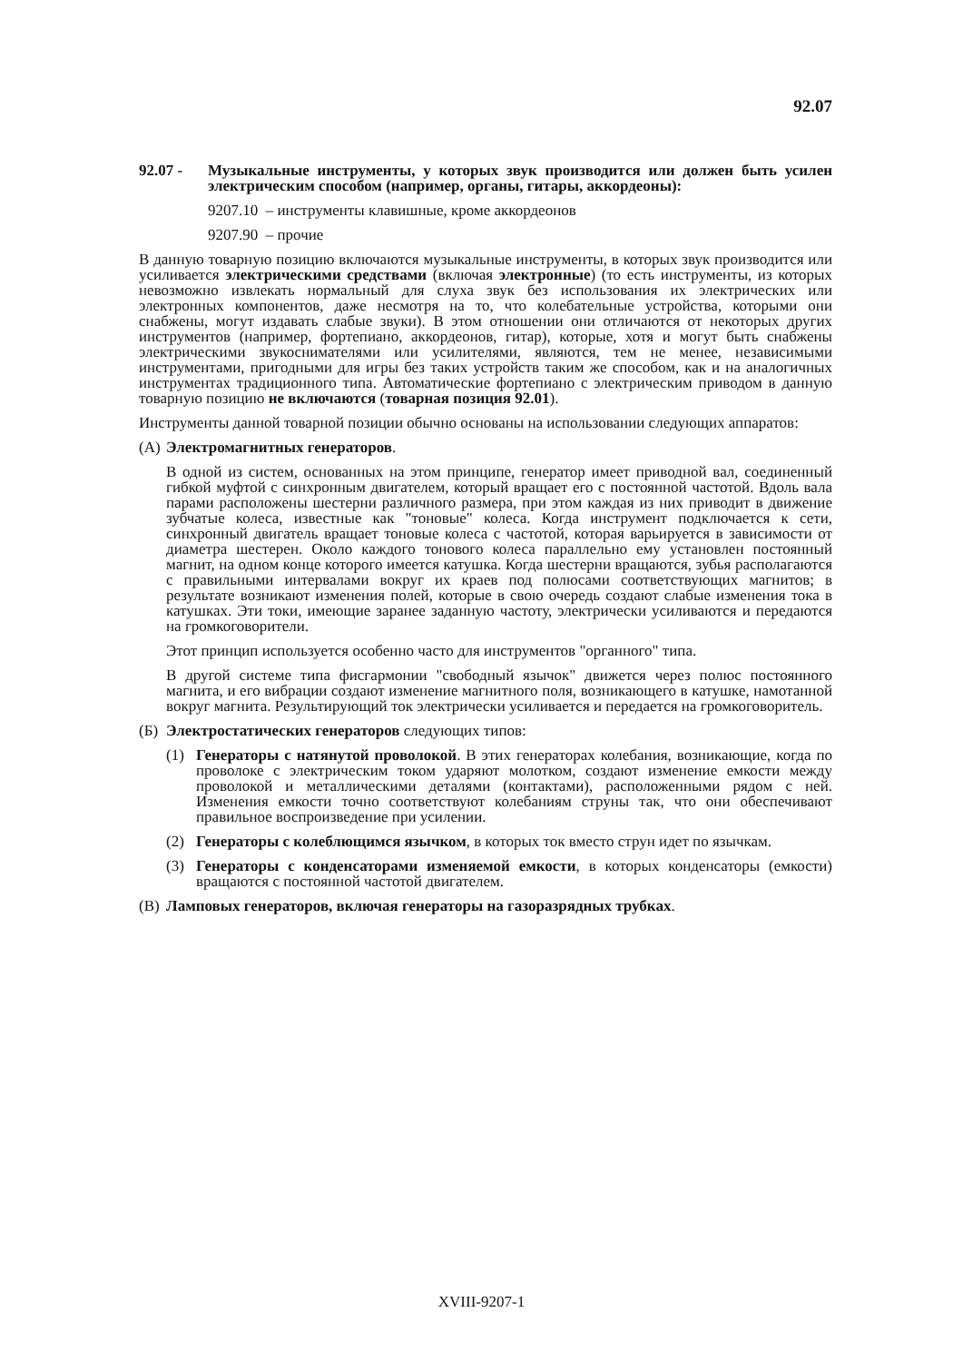92.07
92.07 - Музыкальные инструменты, у которых звук производится или должен быть усилен электрическим способом (например, органы, гитары, аккордеоны):
9207.10 – инструменты клавишные, кроме аккордеонов
9207.90 – прочие
В данную товарную позицию включаются музыкальные инструменты, в которых звук производится или усиливается электрическими средствами (включая электронные) (то есть инструменты, из которых невозможно извлекать нормальный для слуха звук без использования их электрических или электронных компонентов, даже несмотря на то, что колебательные устройства, которыми они снабжены, могут издавать слабые звуки). В этом отношении они отличаются от некоторых других инструментов (например, фортепиано, аккордеонов, гитар), которые, хотя и могут быть снабжены электрическими звукоснимателями или усилителями, являются, тем не менее, независимыми инструментами, пригодными для игры без таких устройств таким же способом, как и на аналогичных инструментах традиционного типа. Автоматические фортепиано с электрическим приводом в данную товарную позицию не включаются (товарная позиция 92.01).
Инструменты данной товарной позиции обычно основаны на использовании следующих аппаратов:
(А)
Электромагнитных генераторов.
В одной из систем, основанных на этом принципе, генератор имеет приводной вал, соединенный гибкой муфтой с синхронным двигателем, который вращает его с постоянной частотой. Вдоль вала парами расположены шестерни различного размера, при этом каждая из них приводит в движение зубчатые колеса, известные как "тоновые" колеса. Когда инструмент подключается к сети, синхронный двигатель вращает тоновые колеса с частотой, которая варьируется в зависимости от диаметра шестерен. Около каждого тонового колеса параллельно ему установлен постоянный магнит, на одном конце которого имеется катушка. Когда шестерни вращаются, зубья располагаются с правильными интервалами вокруг их краев под полюсами соответствующих магнитов; в результате возникают изменения полей, которые в свою очередь создают слабые изменения тока в катушках. Эти токи, имеющие заранее заданную частоту, электрически усиливаются и передаются на громкоговорители.
Этот принцип используется особенно часто для инструментов "органного" типа.
В другой системе типа фисгармонии "свободный язычок" движется через полюс постоянного магнита, и его вибрации создают изменение магнитного поля, возникающего в катушке, намотанной вокруг магнита. Результирующий ток электрически усиливается и передается на громкоговоритель.
(Б)
Электростатических генераторов следующих типов:
(1) Генераторы с натянутой проволокой. В этих генераторах колебания, возникающие, когда по проволоке с электрическим током ударяют молотком, создают изменение емкости между проволокой и металлическими деталями (контактами), расположенными рядом с ней. Изменения емкости точно соответствуют колебаниям струны так, что они обеспечивают правильное воспроизведение при усилении.
(2) Генераторы с колеблющимся язычком, в которых ток вместо струн идет по язычкам.
(3) Генераторы с конденсаторами изменяемой емкости, в которых конденсаторы (емкости) вращаются с постоянной частотой двигателем.
(В)
Ламповых генераторов, включая генераторы на газоразрядных трубках.
XVIII-9207-1